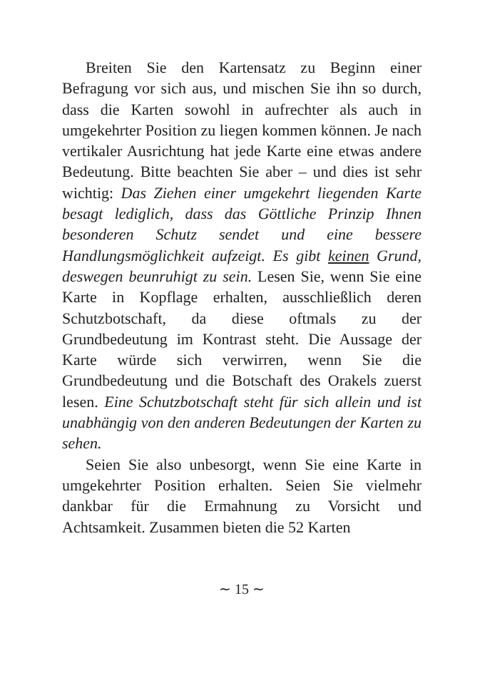Breiten Sie den Kartensatz zu Beginn einer Befragung vor sich aus, und mischen Sie ihn so durch, dass die Karten sowohl in aufrechter als auch in umgekehrter Position zu liegen kommen können. Je nach vertikaler Ausrichtung hat jede Karte eine etwas andere Bedeutung. Bitte beachten Sie aber – und dies ist sehr wichtig: Das Ziehen einer umgekehrt liegenden Karte besagt lediglich, dass das Göttliche Prinzip Ihnen besonderen Schutz sendet und eine bessere Handlungsmöglichkeit aufzeigt. Es gibt keinen Grund, deswegen beunruhigt zu sein. Lesen Sie, wenn Sie eine Karte in Kopflage erhalten, ausschließlich deren Schutzbotschaft, da diese oftmals zu der Grundbedeutung im Kontrast steht. Die Aussage der Karte würde sich verwirren, wenn Sie die Grundbedeutung und die Botschaft des Orakels zuerst lesen. Eine Schutzbotschaft steht für sich allein und ist unabhängig von den anderen Bedeutungen der Karten zu sehen.
Seien Sie also unbesorgt, wenn Sie eine Karte in umgekehrter Position erhalten. Seien Sie vielmehr dankbar für die Ermahnung zu Vorsicht und Achtsamkeit. Zusammen bieten die 52 Karten
∼ 15 ∼